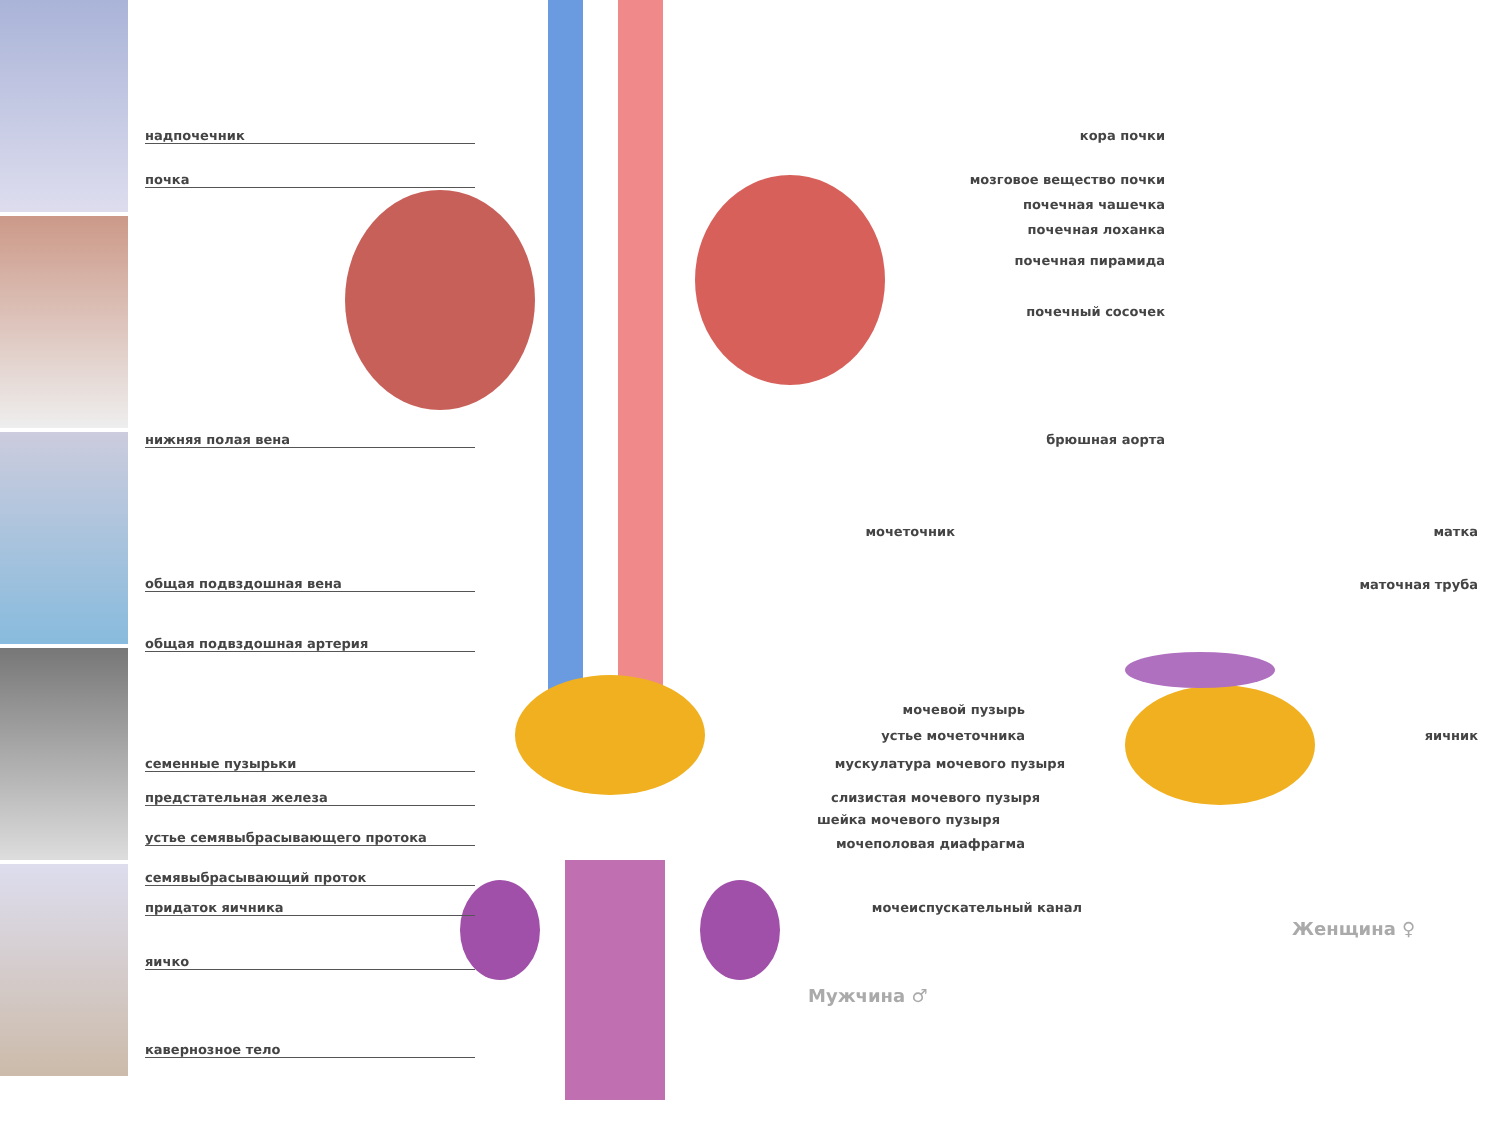надпочечник
почка
нижняя полая вена
общая подвздошная вена
общая подвздошная артерия
семенные пузырьки
предстательная железа
устье семявыбрасывающего протока
семявыбрасывающий проток
придаток яичника
яичко
кавернозное тело
кора почки
мозговое вещество почки
почечная чашечка
почечная лоханка
почечная пирамида
почечный сосочек
брюшная аорта
мочеточник
мочевой пузырь
устье мочеточника
мускулатура мочевого пузыря
слизистая мочевого пузыря
шейка мочевого пузыря
мочеполовая диафрагма
мочеиспускательный канал
Мужчина ♂
матка
маточная труба
яичник
Женщина ♀